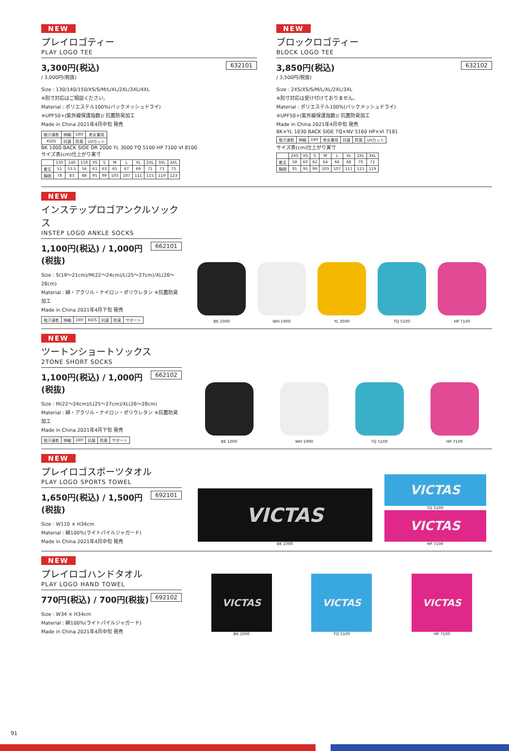NEW
プレイロゴティー
PLAY LOGO TEE
632101
3,300円(税込)
/ 3,000円(税抜)
Size : 130/140/150/XS/S/M/L/XL/2XL/3XL/4XL
※別寸対応はご相談ください。
Material : ポリエステル100%(バックメッシュドライ)
※UPF50+(紫外線保護指数)/ 抗菌防臭加工
Made in China 2021年4月中旬 発売
| 吸汗速乾 | 伸縮 | DRY | 男女兼用 |
| KIDS | 抗菌 | 防臭 | UVカット |
BK 1000 BACK SIDE OR 2000 YL 3000 TQ 5100 HP 7100 VI 8100
サイズ表(cm)仕上がり実寸
| | 130 | 140 | 150 | XS | S | M | L | XL | 2XL | 3XL | 4XL |
| --- | --- | --- | --- | --- | --- | --- | --- | --- | --- | --- | --- |
| 着丈 | 51 | 53.5 | 56 | 61 | 63 | 65 | 67 | 69 | 71 | 73 | 75 |
| 胸囲 | 78 | 83 | 88 | 95 | 99 | 103 | 107 | 111 | 115 | 119 | 123 |
NEW
ブロックロゴティー
BLOCK LOGO TEE
632102
3,850円(税込)
/ 3,500円(税抜)
Size : 2XS/XS/S/M/L/XL/2XL/3XL
※別寸対応は受け付けておりません。
Material : ポリエステル100%(バックメッシュドライ)
※UPF50+(紫外線保護指数)/ 抗菌防臭加工
Made in China 2021年4月中旬 発売
BK×YL 1030 BACK SIDE TQ×NV 5160 HP×VI 7181
| 吸汗速乾 | 伸縮 | DRY | 男女兼用 | 抗菌 | 防臭 | UVカット |
サイズ表(cm)仕上がり実寸
| | 2XS | XS | S | M | L | XL | 2XL | 3XL |
| --- | --- | --- | --- | --- | --- | --- | --- | --- |
| 着丈 | 58 | 60 | 62 | 64 | 66 | 68 | 70 | 72 |
| 胸囲 | 91 | 95 | 99 | 103 | 107 | 111 | 115 | 119 |
NEW
インステップロゴアンクルソックス
INSTEP LOGO ANKLE SOCKS
662101
1,100円(税込) / 1,000円(税抜)
Size : S(19～21cm)/M(22～24cm)/L(25～27cm)/XL(26～28cm)
Material : 綿・アクリル・ナイロン・ポリウレタン ※抗菌防臭加工
Made in China 2021年4月下旬 発売
| 吸汗速乾 | 伸縮 | DRY | KIDS | 抗菌 | 防臭 | サポート |
BK 1000
WH 1900
YL 3000
TQ 5100
HP 7100
NEW
ツートンショートソックス
2TONE SHORT SOCKS
662102
1,100円(税込) / 1,000円(税抜)
Size : M(22～24cm)/L(25～27cm)/XL(26～28cm)
Material : 綿・アクリル・ナイロン・ポリウレタン ※抗菌防臭加工
Made in China 2021年4月下旬 発売
| 吸汗速乾 | 伸縮 | DRY | 抗菌 | 防臭 | サポート |
BK 1000
WH 1900
TQ 5100
HP 7100
NEW
プレイロゴスポーツタオル
PLAY LOGO SPORTS TOWEL
692101
1,650円(税込) / 1,500円(税抜)
Size : W110 × H34cm
Material : 綿100%(ライトパイルジャガード)
Made in China 2021年4月中旬 発売
VICTAS
BK 1000
VICTAS
TQ 5100
VICTAS
HP 7100
NEW
プレイロゴハンドタオル
PLAY LOGO HAND TOWEL
692102
770円(税込) / 700円(税抜)
Size : W34 × H34cm
Material : 綿100%(ライトパイルジャガード)
Made in China 2021年4月中旬 発売
VICTAS
BK 1000
VICTAS
TQ 5100
VICTAS
HP 7100
91